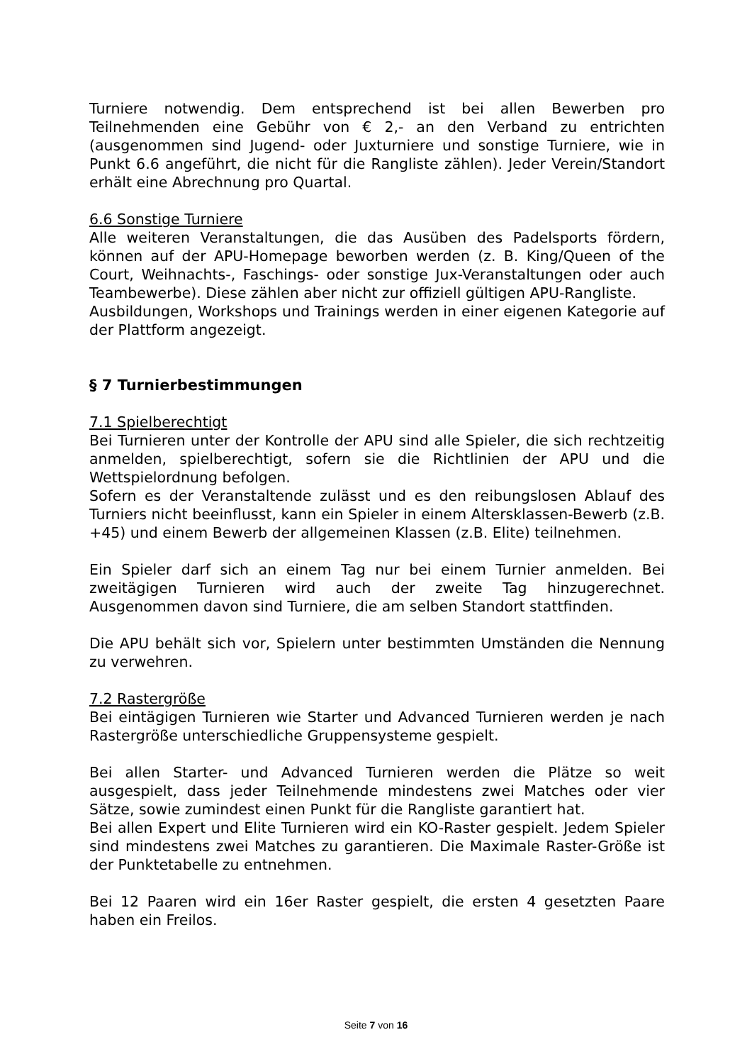Turniere notwendig. Dem entsprechend ist bei allen Bewerben pro Teilnehmenden eine Gebühr von € 2,- an den Verband zu entrichten (ausgenommen sind Jugend- oder Juxturniere und sonstige Turniere, wie in Punkt 6.6 angeführt, die nicht für die Rangliste zählen). Jeder Verein/Standort erhält eine Abrechnung pro Quartal.
6.6 Sonstige Turniere
Alle weiteren Veranstaltungen, die das Ausüben des Padelsports fördern, können auf der APU-Homepage beworben werden (z. B. King/Queen of the Court, Weihnachts-, Faschings- oder sonstige Jux-Veranstaltungen oder auch Teambewerbe). Diese zählen aber nicht zur offiziell gültigen APU-Rangliste.
Ausbildungen, Workshops und Trainings werden in einer eigenen Kategorie auf der Plattform angezeigt.
§ 7 Turnierbestimmungen
7.1 Spielberechtigt
Bei Turnieren unter der Kontrolle der APU sind alle Spieler, die sich rechtzeitig anmelden, spielberechtigt, sofern sie die Richtlinien der APU und die Wettspielordnung befolgen.
Sofern es der Veranstaltende zulässt und es den reibungslosen Ablauf des Turniers nicht beeinflusst, kann ein Spieler in einem Altersklassen-Bewerb (z.B. +45) und einem Bewerb der allgemeinen Klassen (z.B. Elite) teilnehmen.
Ein Spieler darf sich an einem Tag nur bei einem Turnier anmelden. Bei zweitägigen Turnieren wird auch der zweite Tag hinzugerechnet. Ausgenommen davon sind Turniere, die am selben Standort stattfinden.
Die APU behält sich vor, Spielern unter bestimmten Umständen die Nennung zu verwehren.
7.2 Rastergröße
Bei eintägigen Turnieren wie Starter und Advanced Turnieren werden je nach Rastergröße unterschiedliche Gruppensysteme gespielt.
Bei allen Starter- und Advanced Turnieren werden die Plätze so weit ausgespielt, dass jeder Teilnehmende mindestens zwei Matches oder vier Sätze, sowie zumindest einen Punkt für die Rangliste garantiert hat.
Bei allen Expert und Elite Turnieren wird ein KO-Raster gespielt. Jedem Spieler sind mindestens zwei Matches zu garantieren. Die Maximale Raster-Größe ist der Punktetabelle zu entnehmen.
Bei 12 Paaren wird ein 16er Raster gespielt, die ersten 4 gesetzten Paare haben ein Freilos.
Seite 7 von 16